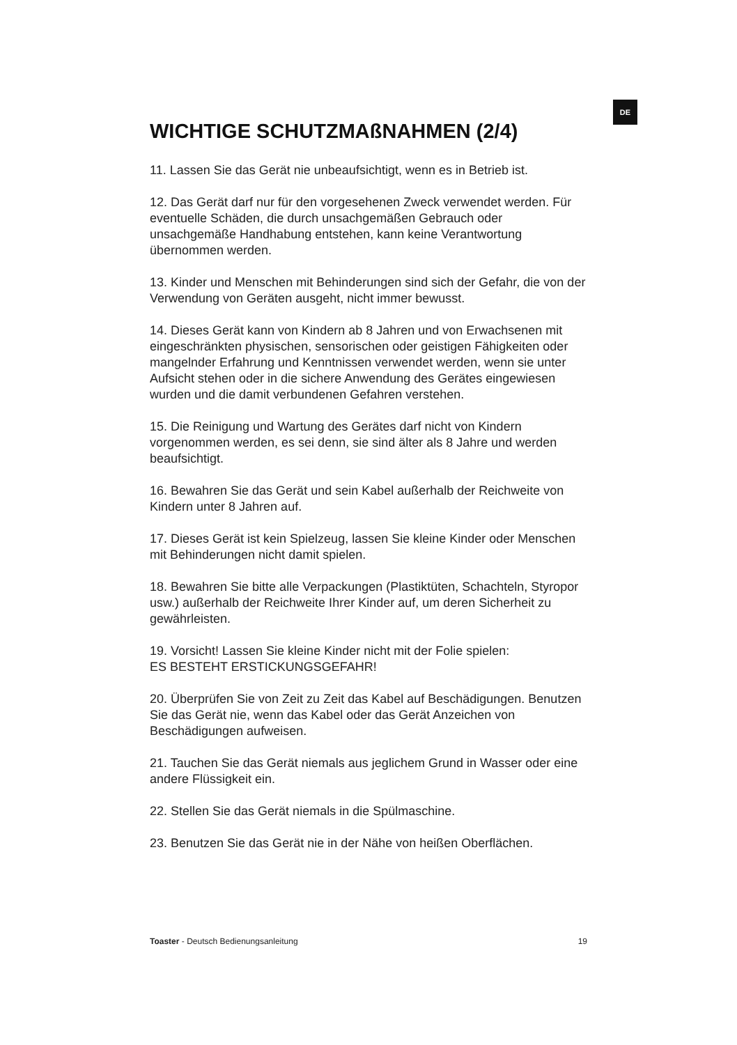DE
WICHTIGE SCHUTZMAßNAHMEN (2/4)
11. Lassen Sie das Gerät nie unbeaufsichtigt, wenn es in Betrieb ist.
12. Das Gerät darf nur für den vorgesehenen Zweck verwendet werden. Für eventuelle Schäden, die durch unsachgemäßen Gebrauch oder unsachgemäße Handhabung entstehen, kann keine Verantwortung übernommen werden.
13. Kinder und Menschen mit Behinderungen sind sich der Gefahr, die von der Verwendung von Geräten ausgeht, nicht immer bewusst.
14. Dieses Gerät kann von Kindern ab 8 Jahren und von Erwachsenen mit eingeschränkten physischen, sensorischen oder geistigen Fähigkeiten oder mangelnder Erfahrung und Kenntnissen verwendet werden, wenn sie unter Aufsicht stehen oder in die sichere Anwendung des Gerätes eingewiesen wurden und die damit verbundenen Gefahren verstehen.
15. Die Reinigung und Wartung des Gerätes darf nicht von Kindern vorgenommen werden, es sei denn, sie sind älter als 8 Jahre und werden beaufsichtigt.
16. Bewahren Sie das Gerät und sein Kabel außerhalb der Reichweite von Kindern unter 8 Jahren auf.
17. Dieses Gerät ist kein Spielzeug, lassen Sie kleine Kinder oder Menschen mit Behinderungen nicht damit spielen.
18. Bewahren Sie bitte alle Verpackungen (Plastiktüten, Schachteln, Styropor usw.) außerhalb der Reichweite Ihrer Kinder auf, um deren Sicherheit zu gewährleisten.
19. Vorsicht! Lassen Sie kleine Kinder nicht mit der Folie spielen:
ES BESTEHT ERSTICKUNGSGEFAHR!
20. Überprüfen Sie von Zeit zu Zeit das Kabel auf Beschädigungen. Benutzen Sie das Gerät nie, wenn das Kabel oder das Gerät Anzeichen von Beschädigungen aufweisen.
21. Tauchen Sie das Gerät niemals aus jeglichem Grund in Wasser oder eine andere Flüssigkeit ein.
22. Stellen Sie das Gerät niemals in die Spülmaschine.
23. Benutzen Sie das Gerät nie in der Nähe von heißen Oberflächen.
Toaster - Deutsch Bedienungsanleitung 19